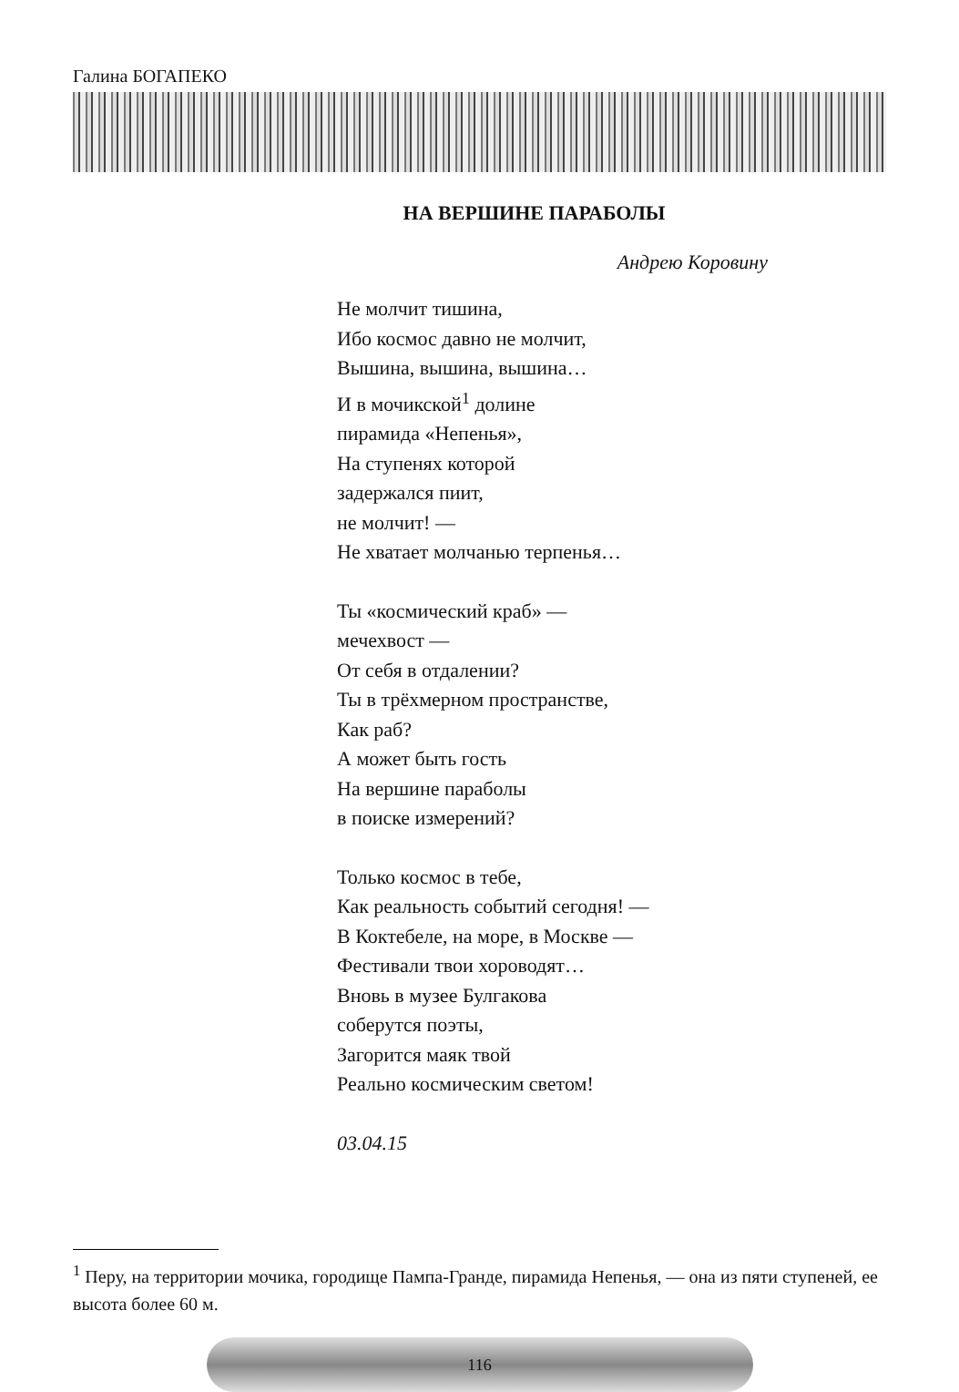Галина БОГАПЕКО
НА ВЕРШИНЕ ПАРАБОЛЫ
Андрею Коровину
Не молчит тишина,
Ибо космос давно не молчит,
Вышина, вышина, вышина…
И в мочикской<sup>1</sup> долине
пирамида «Непенья»,
На ступенях которой
задержался пиит,
не молчит! —
Не хватает молчанью терпенья…
Ты «космический краб» —
мечехвост —
От себя в отдалении?
Ты в трёхмерном пространстве,
Как раб?
А может быть гость
На вершине параболы
в поиске измерений?
Только космос в тебе,
Как реальность событий сегодня! —
В Коктебеле, на море, в Москве —
Фестивали твои хороводят…
Вновь в музее Булгакова
соберутся поэты,
Загорится маяк твой
Реально космическим светом!
03.04.15
<sup>1</sup> Перу, на территории мочика, городище Пампа-Гранде, пирамида Непенья, — она из пяти ступеней, ее высота более 60 м.
116